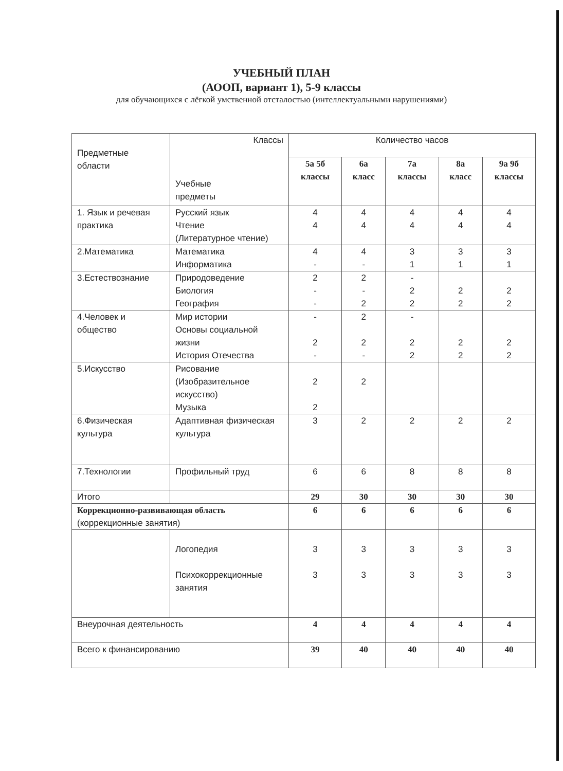УЧЕБНЫЙ ПЛАН
(АООП, вариант 1), 5-9 классы
для обучающихся с лёгкой умственной отсталостью (интеллектуальными нарушениями)
| Предметные области | Классы Учебные предметы | Количество часов | | | | |
| --- | --- | --- | --- | --- | --- | --- |
| | | 5а 5б классы | 6а класс | 7а классы | 8а класс | 9а 9б классы |
| 1. Язык и речевая практика | Русский язык Чтение (Литературное чтение) | 4 4 | 4 4 | 4 4 | 4 4 | 4 4 |
| 2.Математика | Математика Информатика | 4 - | 4 - | 3 1 | 3 1 | 3 1 |
| 3.Естествознание | Природоведение Биология География | 2 - - | 2 - 2 | - 2 2 | 2 2 | 2 2 |
| 4.Человек и общество | Мир истории Основы социальной жизни История Отечества | - 2 - | 2 2 - | - 2 2 | 2 2 | 2 2 |
| 5.Искусство | Рисование (Изобразительное искусство) Музыка | 2 2 | 2 | | | |
| 6.Физическая культура | Адаптивная физическая культура | 3 | 2 | 2 | 2 | 2 |
| 7.Технологии | Профильный труд | 6 | 6 | 8 | 8 | 8 |
| Итого | | 29 | 30 | 30 | 30 | 30 |
| Коррекционно-развивающая область (коррекционные занятия) | | 6 | 6 | 6 | 6 | 6 |
| | Логопедия Психокоррекционные занятия | 3 3 | 3 3 | 3 3 | 3 3 | 3 3 |
| Внеурочная деятельность | | 4 | 4 | 4 | 4 | 4 |
| Всего к финансированию | | 39 | 40 | 40 | 40 | 40 |